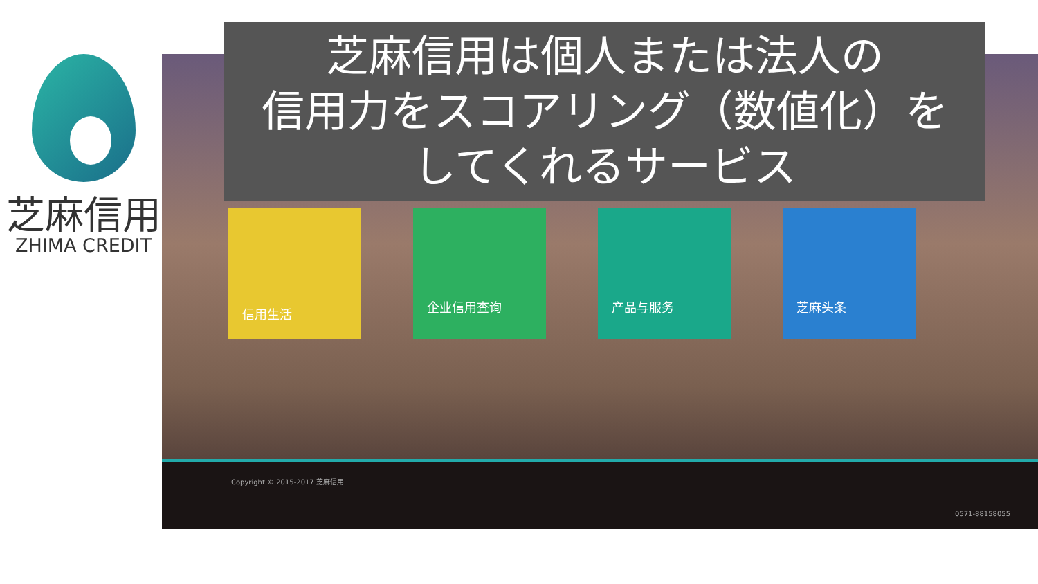芝麻信用
ZHIMA CREDIT
芝麻信用は個人または法人の
信用力をスコアリング（数値化）を
してくれるサービス
信用生活
企业信用查询 产品与服务 芝麻头条
Copyright © 2015-2017 芝麻信用
0571-88158055